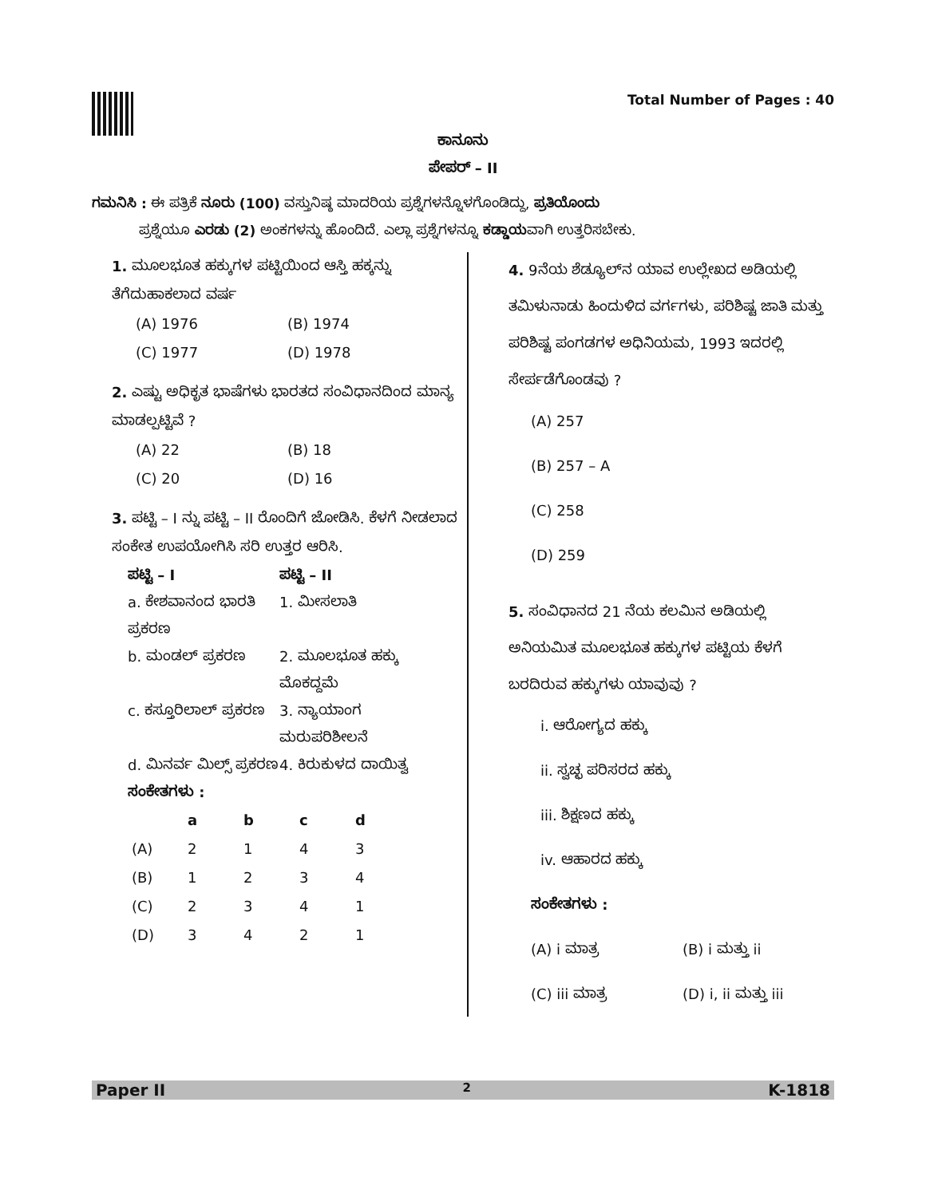Total Number of Pages : 40
ಕಾನೂನು
ಪೇಪರ್ – II
ಗಮನಿಸಿ : ಈ ಪತ್ರಿಕೆ ನೂರು (100) ವಸ್ತುನಿಷ್ಠ ಮಾದರಿಯ ಪ್ರಶ್ನೆಗಳನ್ನೊಳಗೊಂಡಿದ್ದು, ಪ್ರತಿಯೊಂದು
ಪ್ರಶ್ನೆಯೂ ಎರಡು (2) ಅಂಕಗಳನ್ನು ಹೊಂದಿದೆ. ಎಲ್ಲಾ ಪ್ರಶ್ನೆಗಳನ್ನೂ ಕಡ್ಡಾಯವಾಗಿ ಉತ್ತರಿಸಬೇಕು.
1. ಮೂಲಭೂತ ಹಕ್ಕುಗಳ ಪಟ್ಟಿಯಿಂದ ಆಸ್ತಿ ಹಕ್ಕನ್ನು ತೆಗೆದುಹಾಕಲಾದ ವರ್ಷ
(A) 1976 (B) 1974 (C) 1977 (D) 1978
2. ಎಷ್ಟು ಅಧಿಕೃತ ಭಾಷೆಗಳು ಭಾರತದ ಸಂವಿಧಾನದಿಂದ ಮಾನ್ಯ ಮಾಡಲ್ಪಟ್ಟಿವೆ ?
(A) 22 (B) 18 (C) 20 (D) 16
3. ಪಟ್ಟಿ – I ನ್ನು ಪಟ್ಟಿ – II ರೊಂದಿಗೆ ಜೋಡಿಸಿ. ಕೆಳಗೆ ನೀಡಲಾದ ಸಂಕೇತ ಉಪಯೋಗಿಸಿ ಸರಿ ಉತ್ತರ ಆರಿಸಿ.
ಪಟ್ಟಿ – I ಪಟ್ಟಿ – II a. ಕೇಶವಾನಂದ ಭಾರತಿ ಪ್ರಕರಣ 1. ಮೀಸಲಾತಿ b. ಮಂಡಲ್ ಪ್ರಕರಣ 2. ಮೂಲಭೂತ ಹಕ್ಕು ಮೊಕದ್ದಮೆ c. ಕಸ್ತೂರಿಲಾಲ್ ಪ್ರಕರಣ 3. ನ್ಯಾಯಾಂಗ ಮರುಪರಿಶೀಲನೆ d. ಮಿನರ್ವ ಮಿಲ್ಸ್ ಪ್ರಕರಣ 4. ಕಿರುಕುಳದ ದಾಯಿತ್ವ
ಸಂಕೇತಗಳು :
| | a | b | c | d |
| --- | --- | --- | --- | --- |
| (A) | 2 | 1 | 4 | 3 |
| (B) | 1 | 2 | 3 | 4 |
| (C) | 2 | 3 | 4 | 1 |
| (D) | 3 | 4 | 2 | 1 |
4. 9ನೆಯ ಶೆಡ್ಯೂಲ್‌ನ ಯಾವ ಉಲ್ಲೇಖದ ಅಡಿಯಲ್ಲಿ ತಮಿಳುನಾಡು ಹಿಂದುಳಿದ ವರ್ಗಗಳು, ಪರಿಶಿಷ್ಟ ಜಾತಿ ಮತ್ತು ಪರಿಶಿಷ್ಟ ಪಂಗಡಗಳ ಅಧಿನಿಯಮ, 1993 ಇದರಲ್ಲಿ ಸೇರ್ಪಡೆಗೊಂಡವು ?
(A) 257
(B) 257 – A
(C) 258
(D) 259
5. ಸಂವಿಧಾನದ 21 ನೆಯ ಕಲಮಿನ ಅಡಿಯಲ್ಲಿ ಅನಿಯಮಿತ ಮೂಲಭೂತ ಹಕ್ಕುಗಳ ಪಟ್ಟಿಯ ಕೆಳಗೆ ಬರದಿರುವ ಹಕ್ಕುಗಳು ಯಾವುವು ?
i. ಆರೋಗ್ಯದ ಹಕ್ಕು
ii. ಸ್ವಚ್ಛ ಪರಿಸರದ ಹಕ್ಕು
iii. ಶಿಕ್ಷಣದ ಹಕ್ಕು
iv. ಆಹಾರದ ಹಕ್ಕು
ಸಂಕೇತಗಳು :
(A) i ಮಾತ್ರ (B) i ಮತ್ತು ii (C) iii ಮಾತ್ರ (D) i, ii ಮತ್ತು iii
Paper II 2 K-1818